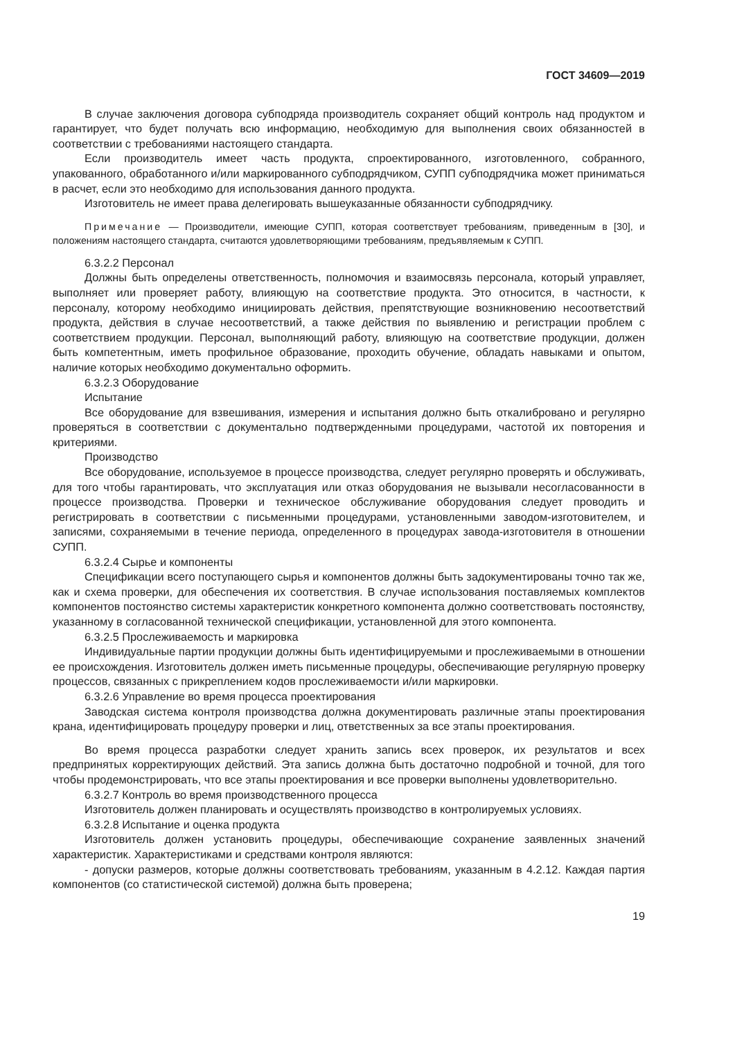ГОСТ 34609—2019
В случае заключения договора субподряда производитель сохраняет общий контроль над продуктом и гарантирует, что будет получать всю информацию, необходимую для выполнения своих обязанностей в соответствии с требованиями настоящего стандарта.
Если производитель имеет часть продукта, спроектированного, изготовленного, собранного, упакованного, обработанного и/или маркированного субподрядчиком, СУПП субподрядчика может приниматься в расчет, если это необходимо для использования данного продукта.
Изготовитель не имеет права делегировать вышеуказанные обязанности субподрядчику.
Примечание — Производители, имеющие СУПП, которая соответствует требованиям, приведенным в [30], и положениям настоящего стандарта, считаются удовлетворяющими требованиям, предъявляемым к СУПП.
6.3.2.2 Персонал
Должны быть определены ответственность, полномочия и взаимосвязь персонала, который управляет, выполняет или проверяет работу, влияющую на соответствие продукта. Это относится, в частности, к персоналу, которому необходимо инициировать действия, препятствующие возникновению несоответствий продукта, действия в случае несоответствий, а также действия по выявлению и регистрации проблем с соответствием продукции. Персонал, выполняющий работу, влияющую на соответствие продукции, должен быть компетентным, иметь профильное образование, проходить обучение, обладать навыками и опытом, наличие которых необходимо документально оформить.
6.3.2.3 Оборудование
Испытание
Все оборудование для взвешивания, измерения и испытания должно быть откалибровано и регулярно проверяться в соответствии с документально подтвержденными процедурами, частотой их повторения и критериями.
Производство
Все оборудование, используемое в процессе производства, следует регулярно проверять и обслуживать, для того чтобы гарантировать, что эксплуатация или отказ оборудования не вызывали несогласованности в процессе производства. Проверки и техническое обслуживание оборудования следует проводить и регистрировать в соответствии с письменными процедурами, установленными заводом-изготовителем, и записями, сохраняемыми в течение периода, определенного в процедурах завода-изготовителя в отношении СУПП.
6.3.2.4 Сырье и компоненты
Спецификации всего поступающего сырья и компонентов должны быть задокументированы точно так же, как и схема проверки, для обеспечения их соответствия. В случае использования поставляемых комплектов компонентов постоянство системы характеристик конкретного компонента должно соответствовать постоянству, указанному в согласованной технической спецификации, установленной для этого компонента.
6.3.2.5 Прослеживаемость и маркировка
Индивидуальные партии продукции должны быть идентифицируемыми и прослеживаемыми в отношении ее происхождения. Изготовитель должен иметь письменные процедуры, обеспечивающие регулярную проверку процессов, связанных с прикреплением кодов прослеживаемости и/или маркировки.
6.3.2.6 Управление во время процесса проектирования
Заводская система контроля производства должна документировать различные этапы проектирования крана, идентифицировать процедуру проверки и лиц, ответственных за все этапы проектирования.
Во время процесса разработки следует хранить запись всех проверок, их результатов и всех предпринятых корректирующих действий. Эта запись должна быть достаточно подробной и точной, для того чтобы продемонстрировать, что все этапы проектирования и все проверки выполнены удовлетворительно.
6.3.2.7 Контроль во время производственного процесса
Изготовитель должен планировать и осуществлять производство в контролируемых условиях.
6.3.2.8 Испытание и оценка продукта
Изготовитель должен установить процедуры, обеспечивающие сохранение заявленных значений характеристик. Характеристиками и средствами контроля являются:
- допуски размеров, которые должны соответствовать требованиям, указанным в 4.2.12. Каждая партия компонентов (со статистической системой) должна быть проверена;
19